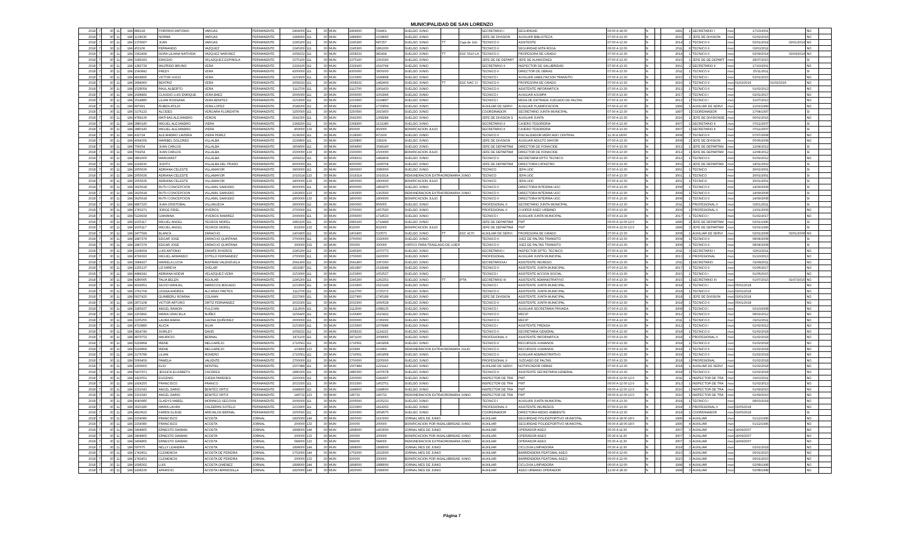MUNICIPALIDAD DE SAN LORENZO
| 2018 | 7 | 30 | 11 | 184 | 886218 | PORFIRIO ANTONIO | VARGAS | PERMANENTE | 2464000 | 111 | 30 | MUN | 2464000 | 539401 | SUELDO JUNIO | | | SECRETARIO I | SEGURIDAD | 06:00 A 18:00 | N | | 1991 | 1 | SECRETARIO I | mun | 17/10/2001 | | NO | |
| 2018 | 7 | 30 | 11 | 184 | 1139036 | NORMA | VARGAS | PERMANENTE | 1984900 | 111 | 30 | MUN | 1984900 | 1034660 | SUELDO JUNIO | | | JEFE DE DIVISION | AUXILIAR BIBLIOTECA | 07:00 A 13:30 | N | | 2016 | 2 | JEFE DE DIVISION | mun | 01/02/2016 | | NO | |
| 2018 | 7 | 30 | 11 | 184 | 1376667 | JUAN | VARGAS | PERMANENTE | 2245200 | 111 | 30 | MUN | 2245200 | 687257 | SUELDO JUNIO | TT | Caja de Jubi | TECNICO II | ASISTENTE | 07:00 A 13:30 | N | | 2014 | 1 | TECNICO II | mun | 02/01/2014 | 02/01/2014 | NO | |
| 2018 | 7 | 30 | 11 | 184 | 453106 | FERNANDO | VAZQUEZ | PERMANENTE | 2245200 | 111 | 30 | MUN | 2245200 | 1861000 | SUELDO JUNIO | | | TECNICO II | SEGURIDAD MITA ROGA | 06:00 A 12:00 | N | | 2011 | 8 | TECNICO II | mun | 02/02/2011 | | NO | |
| 2018 | 7 | 30 | 11 | 184 | 3362499 | DORA LILIANA NATIVIDA | VAZQUEZ NARVAEZ | PERMANENTE | 1658232 | 111 | 30 | MUN | 1658232 | 983434 | SUELDO JUNIO | TT | ESC 5610 LA | TECNICO II | PROFESORA DE GRADO | 07:00 A 13:30 | N | | 2014 | 1 | TECNICO II | mun | 02/09/2014 | 02/09/2014 | NO | |
| 2018 | 7 | 30 | 11 | 184 | 3189393 | EMIGDIO | VELAZQUEZ ESPINOLA | PERMANENTE | 3375100 | 111 | 30 | MUN | 3375100 | 2301590 | SUELDO JUNIO | | | JEFE DE DE DEPART | JEFE DE ALMACENES | 07:00 A 13:30 | N | | 2015 | 1 | JEFE DE DE DEPART | mun | 28/07/2015 | | SI | |
| 2018 | 7 | 30 | 11 | 184 | 1282739 | WILFRIDO BRUNO | VERA | PERMANENTE | 2329100 | 111 | 30 | MUN | 2329100 | 1610744 | SUELDO JUNIO | | | SECRETARIO II | INSPECTOR DE SALUBRIDAD | 07:00 A 13:30 | N | | 2001 | 2 | SECRETARIO II | mun | 17/10/2001 | | NO | |
| 2018 | 7 | 30 | 11 | 184 | 1540842 | FREDY | VERA | PERMANENTE | 4300000 | 111 | 30 | MUN | 4300000 | 3605000 | SUELDO JUNIO | | | TECNICO II | DIRECTOR DE OBRAS | 07:00 A 13:30 | N | | 2011 | 1 | TECNICO II | mun | 25/11/2011 | | SI | |
| 2018 | 7 | 30 | 11 | 184 | 4818895 | VICTOR HUGO | VERA | PERMANENTE | 2153600 | 111 | 30 | MUN | 2153600 | 1646898 | SUELDO JUNIO | | | TECNICO I | AUXILIAR HABILITACION TRANSITO | 07:00 A 13:30 | N | | 2015 | 1 | TECNICO I | mun | 02/01/2015 | | NO | |
| 2018 | 7 | 30 | 11 | 184 | 2684960 | BEATRIZ | VERA | PERMANENTE | 1658232 | 111 | 30 | MUN | 1658232 | 1482409 | SUELDO JUNIO | TT | ESC NAC CI | TECNICO II | PROFESORA DE GRADO | 07:00 A 13:30 | N | | 2016 | 1 | TECNICO II | mun | 01/02/2016 | 01/02/2016 | NO | |
| 2018 | 7 | 30 | 11 | 184 | 1528054 | RAUL ALBERTO | VERA | PERMANENTE | 2112700 | 111 | 30 | MUN | 2112700 | 1901430 | SUELDO JUNIO | | | TECNICO II | ASISTENTE INFORMATICA | 07:00 A 13:30 | N | | 2013 | 1 | TECNICO II | mun | 01/02/2013 | | NO | |
| 2018 | 7 | 30 | 11 | 184 | 1698482 | CLAUDIO LUIS ENRIQUE | VERA BAEZ | PERMANENTE | 2006000 | 111 | 30 | MUN | 2006000 | 1002996 | SUELDO JUNIO | | | TECNICO I | AUXILIAR AJUMPA | 07:00 A 13:30 | N | | 2017 | 3 | TECNICO I | mun | 02/01/2017 | | NO | |
| 2018 | 7 | 30 | 11 | 184 | 3514885 | LILIAN ROSSANA | VERA BENITEZ | PERMANENTE | 2153600 | 111 | 30 | MUN | 2153600 | 1024897 | SUELDO JUNIO | | | TECNICO I | MESA DE ENTRADA JUZGADO DE FALTAS | 07:00 A 13:30 | N | | 2013 | 1 | TECNICO I | mun | 31/07/2013 | | NO | |
| 2018 | 7 | 30 | 11 | 184 | 897991 | RUBEN ATILIO | VERA LOPEZ | PERMANENTE | 2548200 | 111 | 30 | MUN | 2548200 | 1735859 | SUELDO JUNIO | | | AUXILIAR DE SERVI | AUXILIAR PLANIFICACION | 07:00 A 13:30 | N | | 1999 | 1 | AUXILIAR DE SERVI | mun | 21/01/1999 | | NO | |
| 2018 | 7 | 30 | 11 | 184 | 3176133 | ALCIDES | VERGARA FLORENTIN | PERMANENTE | 3250500 | 111 | 30 | MUN | 3250500 | 2915450 | SUELDO JUNIO | | | COORDINADOR | SECRETARIO JUNTA MUNICIPAL | 07:00 A 13:30 | N | | 1997 | 1 | COORDINADOR | mun | 17/04/1997 | | SI | |
| 2018 | 7 | 30 | 11 | 184 | 4789136 | MATHIAS ALEJANDRO | VERON | PERMANENTE | 2041500 | 111 | 30 | MUN | 2041500 | 1268284 | SUELDO JUNIO | | | JEFE DE DIVISION S | AUXILIAR JUNTA | 07:00 A 13:30 | N | | 2016 | 1 | JEFE DE DIVISIONSE | mun | 06/01/2016 | | NO | |
| 2018 | 7 | 30 | 11 | 184 | 2880145 | MIGUEL ALEJANDRO | VIERA | PERMANENTE | 2368200 | 111 | 30 | MUN | 2368200 | 2131380 | SUELDO JUNIO | | | SECRETARIO II | CAJERO TESORERIA | 07:00 A 13:30 | N | | 2007 | 1 | SECRETARIO II | mun | 07/11/2007 | | SI | |
| 2018 | 7 | 30 | 11 | 184 | 2880145 | MIGUEL ALEJANDRO | VIERA | PERMANENTE | 450000 | 133 | 30 | MUN | 450000 | 450000 | BONIFICACION JULIO | | | SECRETARIO II | CAJERO TESORERIA | 07:00 A 13:30 | N | | 2007 | 1 | SECRETARIO II | mun | 07/11/2007 | | SI | |
| 2018 | 7 | 30 | 11 | 184 | 432724 | ALEJANDRO LAVIERA | VIERA PEREZ | PERMANENTE | 2138300 | 111 | 30 | MUN | 2138300 | 873100 | SUELDO JUNIO | | | TECNICO II | FISCALIZADOR MERCADO CENTRAL | 11:30 A 18:00 | N | | 2008 | 7 | TECNICO II | mun | 07/07/2008 | | NO | |
| 2018 | 7 | 30 | 11 | 184 | 4094359 | MARIBEL DOLORES | VILLALBA | PERMANENTE | 2226800 | 111 | 30 | MUN | 2226800 | 338109 | SUELDO JUNIO | | | JEFE DE DIVISION | AUXILIAR ADULTO MAYOR | 07:00 A 13:30 | N | | 2008 | 2 | JEFE DE DIVISION | mun | 05/06/2008 | | NO | |
| 2018 | 7 | 30 | 11 | 184 | 709254 | JUAN CARLOS | VILLALBA | PERMANENTE | 3954600 | 111 | 30 | MUN | 3954600 | 3549140 | SUELDO JUNIO | | | JEFE DE DEPARTAM | DIRECTOR DE FONACIDE | 07:00 A 13:30 | N | | 2012 | 1 | JEFE DE DEPARTAM | mun | 12/04/2012 | | SI | |
| 2018 | 7 | 30 | 11 | 184 | 709254 | JUAN CARLOS | VILLALBA | PERMANENTE | 1500000 | 133 | 30 | MUN | 1500000 | 1500000 | BONIFICACION JULIO | | | JEFE DE DEPARTAM | DIRECTOR DE FONACIDE | 07:00 A 13:30 | N | | 2012 | 1 | JEFE DE DEPARTAM | mun | 12/04/2012 | | SI | |
| 2018 | 7 | 30 | 11 | 184 | 3891600 | MARGARET | VILLALBA | PERMANENTE | 1658232 | 111 | 30 | MUN | 1658232 | 1482409 | SUELDO JUNIO | | | TECNICO II | SECRETARIA DPTO TECNICO | 07:00 A 13:30 | N | | 2012 | 1 | TECNICO II | mun | 01/02/2012 | | NO | |
| 2018 | 7 | 30 | 11 | 184 | 1192639 | JUDITH | VILLALBA DEL PRADO | PERMANENTE | 4000000 | 111 | 30 | MUN | 4000000 | 2299704 | SUELDO JUNIO | | | JEFE DE DEPARTAM | DIRECTORA CATASTRO | 07:00 A 13:30 | N | | 2002 | 1 | JEFE DE DEPARTAM | mun | 14/01/2002 | | SI | |
| 2018 | 7 | 30 | 11 | 184 | 2055636 | ADRIANA CELESTE | VILLAMAYOR | PERMANENTE | 3900000 | 111 | 30 | MUN | 3900000 | 3080000 | SUELDO JUNIO | | | TECNICO | JEFA UOC | 07:00 A 13:30 | N | | 2001 | 1 | TECNICO | mun | 26/01/2001 | | SI | |
| 2018 | 7 | 30 | 11 | 184 | 2055636 | ADRIANA CELESTE | VILLAMAYOR | PERMANENTE | 1019314 | 123 | 30 | MUN | 1019314 | 1019314 | REMUNERACION EXTRAORDINARIA JUNIO | | | TECNICO | JEFA UOC | 07:00 A 13:30 | N | | 2001 | 1 | TECNICO | mun | 26/01/2001 | | SI | |
| 2018 | 7 | 30 | 11 | 184 | 2055636 | ADRIANA CELESTE | VILLAMAYOR | PERMANENTE | 1800000 | 133 | 30 | MUN | 1800000 | 1800000 | BONIFICACION JULIO | | | TECNICO | JEFA UOC | 07:00 A 13:30 | N | | 2001 | 1 | TECNICO | mun | 26/01/2001 | | SI | |
| 2018 | 7 | 30 | 11 | 184 | 3625618 | RUTH CONCEPCION | VILLAMIL SAMUDIO | PERMANENTE | 4000000 | 111 | 30 | MUN | 4000000 | 1881875 | SUELDO JUNIO | | | TECNICO II | DIRECTORA INTERINA UOC | 07:00 A 13:30 | N | | 2008 | 1 | TECNICO II | mun | 14/09/2008 | | SI | |
| 2018 | 7 | 30 | 11 | 184 | 3625618 | RUTH CONCEPCION | VILLAMIL SAMUDIO | PERMANENTE | 1363650 | 123 | 30 | MUN | 1363650 | 1363560 | REMUNERACION EXTRAORDINARIA JUNIO | | | TECNICO II | DIRECTORA INTERINA UOC | 07:00 A 13:30 | N | | 2008 | 1 | TECNICO II | mun | 14/09/2008 | | SI | |
| 2018 | 7 | 30 | 11 | 184 | 3625618 | RUTH CONCEPCION | VILLAMIL SAMUDIO | PERMANENTE | 1800000 | 133 | 30 | MUN | 1800000 | 1800000 | BONIFICACION JULIO | | | TECNICO II | DIRECTORA INTERINA UOC | 07:00 A 13:30 | N | | 2008 | 1 | TECNICO II | mun | 14/09/2008 | | SI | |
| 2018 | 7 | 30 | 11 | 184 | 4867325 | JUAN CRISTOBAL | VILLANUEVA | PERMANENTE | 2900000 | 111 | 30 | MUN | 2900000 | 856055 | SUELDO JUNIO | | | PROFESIONAL II | SECRETARIO JUNTA MUNICIPAL | 07:00 A 13:30 | N | | 2011 | 1 | PROFESIONAL II | mun | 02/01/2011 | | SI | |
| 2018 | 7 | 30 | 11 | 184 | 1743271 | JORGE FIDEL | VIVEROS | PERMANENTE | 2700000 | 111 | 30 | MUN | 2700000 | 1657590 | SUELDO JUNIO | | | PROFESIONAL II | CHOFER ASEO URBANO | 07:00 A 13:30 | N | | 2009 | 1 | PROFESIONAL II | mun | 13/01/2009 | | NO | |
| 2018 | 7 | 30 | 11 | 184 | 5129934 | GIANINNA | VIVEROS RAMIREZ | PERMANENTE | 2006000 | 111 | 30 | MUN | 2006000 | 1718533 | SUELDO JUNIO | | | TECNICO I | AUXILIAR JUNTA MUNICIPAL | 07:00 A 13:30 | N | | 2017 | 1 | TECNICO I | mun | 01/02/2017 | | NO | |
| 2018 | 7 | 30 | 11 | 184 | 1635117 | MIGUEL ANGEL | YEGROS MOREL | PERMANENTE | 2983100 | 111 | 30 | MUN | 2983100 | 1719449 | SUELDO JUNIO | | | JEFE DE DEPARTAM | PMT | 06:00 A 12:00 12:0 | N | | 1996 | 2 | JEFE DE DEPARTAM | mun | 02/01/1996 | | SI | |
| 2018 | 7 | 30 | 11 | 184 | 1635117 | MIGUEL ANGEL | YEGROS MOREL | PERMANENTE | 832000 | 133 | 30 | MUN | 832000 | 832000 | BONIFICACION JULIO | | | JEFE DE DEPARTAM | PMT | 06:00 A 12:00 12:0 | N | | 1996 | 2 | JEFE DE DEPARTAM | mun | 02/01/1996 | | SI | |
| 2018 | 7 | 30 | 11 | 184 | 2477599 | BLANCA | ZARACHO | PERMANENTE | 1403400 | 111 | 30 | MUN | 1403400 | 533573 | SUELDO JUNIO | TT | ESC 4170 | AUXILIAR DE SERVI | PROFESORA DE GRADO | 07:00 A 13:30 | N | | 2008 | 1 | AUXILIAR DE SERVI | mun | 02/01/2008 | 02/01/2008 | NO | |
| 2018 | 7 | 30 | 11 | 184 | 1847274 | EDGAR JOSE | ZARACHO QUINTANA | PERMANENTE | 3700000 | 111 | 30 | MUN | 3700000 | 3320000 | SUELDO JUNIO | | | TECNICO II | JUEZ DE FALTAS TRANSITO | 07:00 A 13:30 | N | | 2008 | 1 | TECNICO II | mun | 08/04/2008 | | SI | |
| 2018 | 7 | 30 | 11 | 184 | 1847274 | EDGAR JOSE | ZARACHO QUINTANA | PERMANENTE | 300000 | 232 | 30 | MUN | 300000 | 300000 | VIATICO PARA TRASLADO DE UJIER | | | TECNICO II | JUEZ DE FALTAS TRANSITO | 07:00 A 13:30 | N | | 2008 | 1 | TECNICO II | mun | 08/04/2008 | | SI | |
| 2018 | 7 | 30 | 11 | 184 | 2104654 | LUIS ANTONIO | ZARATE RIVEROS | PERMANENTE | 2245200 | 111 | 30 | MUN | 2245200 | 1970773 | SUELDO JUNIO | | | SECRETARIO I | INSPECTOR DPTO. TECNICO | 07:00 A 13:30 | N | | 2011 | 3 | SECRETARIO I | mun | 02/02/2011 | | NO | |
| 2018 | 7 | 30 | 11 | 184 | 4799393 | MIGUEL ARMANDO | ZOTELO FERNANDEZ | PERMANENTE | 2700000 | 111 | 30 | MUN | 2700000 | 2420000 | SUELDO JUNIO | | | PROFESIONAL | AUXILIAR JUNTA MUNICIPAL | 07:00 A 13:30 | N | | 2013 | 1 | PROFESIONAL | mun | 01/10/2013 | | NO | |
| 2018 | 7 | 30 | 11 | 184 | 3984927 | MARIELA LUCIA | INSFRAN VALENZUELA | PERMANENTE | 2641400 | 111 | 30 | MUN | 2641400 | 2367260 | SUELDO JUNIO | | | SECRETARIO/A I | ASISTENTE INGRESO | 07:00 A 13:30 | N | | 2011 | 1 | SECRETARIO | mun | 01/08/2011 | | NO | |
| 2018 | 7 | 30 | 11 | 184 | 1255137 | LIZ MIREYA | OVELAR | PERMANENTE | 1821897 | 111 | 30 | MUN | 1821897 | 1518248 | SUELDO JUNIO | | | TECNICO II | ASISTENTE JUNTA MUNICIPAL | 07:00 A 13:30 | N | | 2017 | 1 | TECNICO II | mun | 01/06/2017 | | NO | |
| 2018 | 7 | 30 | 11 | 184 | 4484242 | ADRIANA NOEMI | VELAZQUEZ VERA | PERMANENTE | 2153600 | 111 | 30 | MUN | 2153600 | 1652527 | SUELDO JUNIO | | | TECNICO I | ASISTENTE ACCION SOCIAL | 07:00 A 13:30 | N | | 2015 | 1 | TECNICO I | mun | 01/06/2015 | | NO | |
| 2018 | 7 | 30 | 11 | 184 | 4280095 | TALIA BELEN | AGUILAR | PERMANENTE | 2245200 | 111 | 30 | MUN | 2245200 | 1262353 | SUELDO JUNIO | TT | IPTA | SECRETARIO III | ASISTENTE ADMINISTRATIVO | 07:00 A 13:30 | N | | 2015 | 1 | SECRETARIO III | mun | 01/07/2015 | 01/07/2015 | NO | |
| 2018 | 7 | 30 | 11 | 184 | 4029951 | SILVIO MANUEL | MARECOS BOGADO | PERMANENTE | 2153600 | 111 | 30 | MUN | 2153600 | 1615199 | SUELDO JUNIO | | | TECNICO I | ASISTENTE JUNTA MUNICIPAL | 07:00 A 13:30 | N | | 2018 | 1 | TECNICO I | mun | 05/01/2018 | | NO | |
| 2018 | 7 | 30 | 11 | 184 | 3761704 | LEISSA ANDREA | ALCARAZ FRETES | PERMANENTE | 2112700 | 111 | 30 | MUN | 2112700 | 1725372 | SUELDO JUNIO | | | TECNICO II | ASISTENTE JUNTA MUNICIPAL | 07:00 A 13:30 | N | | 2018 | 1 | TECNICO II | mun | 02/01/2018 | | NO | |
| 2018 | 7 | 30 | 11 | 184 | 6637420 | QUIMBERLI ROMINA | COLMAN | PERMANENTE | 2227900 | 111 | 30 | MUN | 2227900 | 1745189 | SUELDO JUNIO | | | JEFE DE DIVISION | ASISTENTE JUNTA MUNICIPAL | 07:00 A 13:30 | N | | 2018 | 1 | JEFE DE DIVISION | mun | 02/01/2018 | | NO | |
| 2018 | 7 | 30 | 11 | 184 | 2873108 | VICTOR ARTURO | ORTIZ FERNANDEZ | PERMANENTE | 2033300 | 111 | 30 | MUN | 2033300 | 1660528 | SUELDO JUNIO | | | TECNICO II | ASISTENTE JUNTA MUNICIPAL | 07:00 A 13:30 | N | | 2018 | 1 | TECNICO II | mun | 05/01/2018 | | NO | |
| 2018 | 7 | 30 | 11 | 184 | 3185937 | ANGEL RAMON | FULCHINI | PERMANENTE | 2112600 | 111 | 30 | MUN | 2112600 | 1088135 | SUELDO JUNIO | | | TECNICO I | AUXILIAR SECRETARIA PRIVADA | 07:00 A 13:30 | N | | 2008 | 1 | TECNICO I | mun | 02/10/2008 | | NO | |
| 2018 | 7 | 30 | 11 | 184 | 2203892 | MARIA GRACIELA | NUÑEZ | PERMANENTE | 3156400 | 111 | 30 | MUN | 3156400 | 1615422 | SUELDO JUNIO | | | TECNICO II | MECIP | 07:00 A 13:30 | N | | 2012 | 1 | TECNICO II | mun | 08/02/2012 | | NO | |
| 2018 | 7 | 30 | 11 | 184 | 3235255 | LAURA MARIA | GAONA QUIÑONEZ | PERMANENTE | 3000000 | 111 | 30 | MUN | 3000000 | 1745000 | SUELDO JUNIO | | | TECNICO II | MECIP | 07:00 A 13:30 | N | | 2011 | 1 | TECNICO II | mun | 01/02/2011 | | NO | |
| 2018 | 7 | 30 | 11 | 184 | 4710880 | ALICIA | SILVA | PERMANENTE | 2153600 | 111 | 30 | MUN | 2153600 | 1676986 | SUELDO JUNIO | | | TECNICO I | ASISTENTE PRENSA | 07:00 A 13:30 | N | | 2012 | 1 | TECNICO I | mun | 01/02/2012 | | NO | |
| 2018 | 7 | 30 | 11 | 184 | 3814749 | SHIRLEY | DAVID | PERMANENTE | 1658232 | 111 | 30 | MUN | 1658232 | 1124223 | SUELDO JUNIO | | | TECNICO II | SECRETARIA GENERAL | 07:00 A 13:30 | N | | 2018 | 1 | TECNICO II | mun | 01/02/2018 | | NO | |
| 2018 | 7 | 30 | 11 | 184 | 4879752 | MAURICIO | BERNAL | PERMANENTE | 2471100 | 111 | 30 | MUN | 2471100 | 2008065 | SUELDO JUNIO | | | PROFESIONAL II | ASISTENTE INFORMATICA | 07:00 A 13:30 | N | | 2018 | 1 | PROFESIONAL II | mun | 01/02/2018 | | NO | |
| 2018 | 7 | 30 | 11 | 184 | 6229864 | IRENE | MELGAREJO | PERMANENTE | 1716561 | 111 | 30 | MUN | 1716561 | 1401858 | SUELDO JUNIO | | | TECNICO II | RECURSOS HUMANOS | 07:00 A 13:30 | N | | 2018 | 1 | TECNICO II | mun | 01/02/2018 | | NO | |
| 2018 | 7 | 30 | 11 | 184 | 6229864 | IRENE | MELGAREJO | PERMANENTE | 103969 | 123 | 30 | MUN | 103969 | 103969 | REMUNERACION EXTRAORDINARIA JULIO | | | TECNICO II | RECURSOS HUMANOS | 07:00 A 13:30 | N | | 2018 | 1 | TECNICO II | mun | 01/02/2018 | | NO | |
| 2018 | 7 | 30 | 11 | 184 | 2176789 | LILIAN | ROMERO | PERMANENTE | 1716561 | 111 | 30 | MUN | 1716561 | 1401858 | SUELDO JUNIO | | | TECNICO II | AUXILIAR ADMINISTRATIVO | 07:00 A 13:30 | N | | 2018 | 1 | TECNICO II | mun | 01/02/2018 | | NO | |
| 2018 | 7 | 30 | 11 | 184 | 5069459 | PAMELA | VALIENTE | PERMANENTE | 2700000 | 111 | 30 | MUN | 2700000 | 2205000 | SUELDO JUNIO | | | PROFESIONAL II | JUZGADO DE FALTAS | 07:00 A 13:30 | N | | 2018 | 1 | PROFESIONAL | mun | 01/02/2018 | | NO | |
| 2018 | 7 | 30 | 11 | 184 | 2200903 | ELIO | MONTIEL | PERMANENTE | 1507484 | 111 | 30 | MUN | 1507484 | 1221112 | SUELDO JUNIO | | | AUXILIAR DE SERVI | NOTIFICADOR OBRAS | 07:00 A 13:30 | N | | 2018 | 1 | AUXILIAR DE SERVI | mun | 01/02/2018 | | NO | |
| 2018 | 7 | 30 | 11 | 184 | 5437971 | JESSICA ELIZABETH | CACERES | PERMANENTE | 1880300 | 111 | 30 | MUN | 1880300 | 1470578 | SUELDO JUNIO | | | TECNICO II | ASISTENTE SECRETARIA GENERAL | 07:00 A 13:30 | N | | 2018 | 1 | TECNICO II | mun | 01/02/2018 | | NO | |
| 2018 | 7 | 30 | 11 | 184 | 1422551 | EUGENIO | OJEDA PAREDES | PERMANENTE | 2200000 | 111 | 30 | MUN | 2200000 | 1942907 | SUELDO JUNIO | | | INSPECTOR DE TRA | PMT | 06:00 A 12:00 12:0 | N | | 2011 | 1 | INSPECTOR DE TRA | mun | 01/02/2011 | | NO | |
| 2018 | 7 | 30 | 11 | 184 | 1924255 | FRANCISCO | FRANCO | PERMANENTE | 2033300 | 111 | 30 | MUN | 2033300 | 1452751 | SUELDO JUNIO | | | INSPECTOR DE TRA | PMT | 06:00 A 12:00 12:0 | N | | 2013 | 1 | INSPECTOR DE TRA | mun | 01/02/2013 | | NO | |
| 2018 | 7 | 30 | 11 | 184 | 2331543 | ANGEL DARIO | BENITEZ ORTIZ | PERMANENTE | 1948600 | 111 | 30 | MUN | 1948600 | 1948600 | SUELDO JUNIO | | | INSPECTOR DE TRA | PMT | 06:00 A 12:00 12:0 | N | | 2010 | 1 | INSPECTOR DE TRA | mun | 01/09/2010 | | NO | |
| 2018 | 7 | 30 | 11 | 184 | 2331543 | ANGEL DARIO | BENITEZ ORTIZ | PERMANENTE | 146732 | 123 | 30 | MUN | 146732 | 146732 | REMUNERACION EXTRAORDINARIA JUNIO | | | INSPECTOR DE TRA | PMT | 06:00 A 12:00 12:0 | N | | 2010 | 1 | INSPECTOR DE TRA | mun | 01/09/2010 | | NO | |
| 2018 | 7 | 30 | 11 | 184 | 4040985 | GLADYS MABEL | MORINIGO SEGOVIA | PERMANENTE | 2006000 | 111 | 30 | MUN | 2006000 | 1635233 | SUELDO JUNIO | | | TECNICO I | AUXILIAR JUNTA MUNICIPAL | 07:00 A 13:30 | N | | 2018 | 1 | TECNICO I | mun | 08/03/2018 | | NO | |
| 2018 | 7 | 30 | 11 | 184 | 3620180 | MARIA LAURA | CALDERINI SOTELO | PERMANENTE | 2233900 | 111 | 30 | MUN | 2233900 | 1814352 | SUELDO JUNIO | | | PROFESIONAL II | ASISTENTE INGRESOS | 07:00 A 13:30 | N | | 2018 | 1 | PROFESIONAL II | mun | 02/05/2018 | | NO | |
| 2018 | 7 | 30 | 11 | 184 | 4810622 | KAREN ELISSE | AREVALOS BERNAL | PERMANENTE | 3250500 | 111 | 30 | MUN | 3250500 | 2654575 | SUELDO JUNIO | | | COORDINADOR | DIRECTORA MEDIO AMBIENTE | 07:00 A 13:30 | N | | 2018 | 1 | COORDINADOR | mun | 02/05/2018 | | SI | |
| 2018 | 7 | 30 | 11 | 184 | 2154080 | FRANCISCO | ACOSTA | JORNAL | 1825000 | 144 | 30 | MUN | 1825000 | 1615000 | JORNAL MES DE JUNIO | | | AUXILIAR | SEGURIDAD POLIDEPORTIVO MUNICIPAL | 06:00 A 18:00 18:0 | N | | 1996 | 4 | AUXILIAR | mun | 01/12/1996 | | NO | |
| 2018 | 7 | 30 | 11 | 184 | 2154080 | FRANCISCO | ACOSTA | JORNAL | 200000 | 133 | 30 | MUN | 200000 | 200000 | BONIFICACION POR INSALUBRIDAD JUNIO | | | AUXILIAR | SEGURIDAD POLIDEPORTIVO MUNICIPAL | 06:00 A 18:00 18:0 | N | | 1996 | 4 | AUXILIAR | mun | 01/12/1996 | | NO | |
| 2018 | 7 | 30 | 11 | 184 | 3404865 | ERNESTO DAMIAN | ACOSTA | JORNAL | 1898000 | 144 | 30 | MUN | 1898000 | 1403000 | JORNAL MES DE JUNIO | | | AUXILIAR | OPERADOR ASEO | 05:30 A 11:30 | N | | 2007 | 3 | AUXILIAR | mun | 14/09/2007 | | NO | |
| 2018 | 7 | 30 | 11 | 184 | 3404865 | ERNESTO DAMIAN | ACOSTA | JORNAL | 200000 | 133 | 30 | MUN | 200000 | 200000 | BONIFICACION POR INSALUBRIDAD JUNIO | | | AUXILIAR | OPERADOR ASEO | 05:30 A 11:30 | N | | 2007 | 3 | AUXILIAR | mun | 14/09/2007 | | NO | |
| 2018 | 7 | 30 | 11 | 184 | 3404865 | ERNESTO DAMIAN | ACOSTA | JORNAL | 584000 | 123 | 30 | MUN | 584000 | 584000 | REMUNERACION EXTRAORDINARIA JUNIO | | | AUXILIAR | OPERADOR ASEO | 05:30 A 11:30 | N | | 2007 | 3 | AUXILIAR | mun | 14/09/2007 | | NO | |
| 2018 | 7 | 30 | 11 | 184 | 597675 | NELLY LEANDRA | ACOSTA | JORNAL | 1898000 | 144 | 30 | MUN | 1898000 | 1898000 | JORNAL MES DE JUNIO | | | AUXILIAR | CICLOVIA LIMPIADORA | 05:30 A 11:30 | N | | 2018 | 2 | AUXILIAR | mun | 02/01/2018 | | NO | |
| 2018 | 7 | 30 | 11 | 184 | 1742451 | CLEMENCIA | ACOSTA DE PEREIRA | JORNAL | 1752000 | 144 | 30 | MUN | 1752000 | 1622000 | JORNAL MES DE JUNIO | | | AUXILIAR | BARRENDERA PEATONAL ASEO | 06:00 A 12:00 | N | | 2015 | 3 | AUXILIAR | mun | 06/01/2015 | | NO | |
| 2018 | 7 | 30 | 11 | 184 | 1742451 | CLEMENCIA | ACOSTA DE PEREIRA | JORNAL | 200000 | 133 | 30 | MUN | 200000 | 200000 | BONIFICACION POR INSALUBRIDAD JUNIO | | | AUXILIAR | BARRENDERA PEATONAL ASEO | 06:00 A 12:00 | N | | 2015 | 3 | AUXILIAR | mun | 06/01/2015 | | NO | |
| 2018 | 7 | 30 | 11 | 184 | 1698362 | LUIS | ACOSTA GIMENEZ | JORNAL | 1898000 | 144 | 30 | MUN | 1898000 | 1888000 | JORNAL MES DE JUNIO | | | AUXILIAR | CICLOVIA LIMPIADORA | 06:00 A 12:00 | N | | 1998 | 4 | AUXILIAR | mun | 02/08/1998 | | NO | |
| 2018 | 7 | 30 | 11 | 184 | 1438236 | APARICIO | ACOSTA HERMOSILLA | JORNAL | 1825000 | 144 | 30 | MUN | 1825000 | 1589000 | JORNAL MES DE JUNIO | | | AUXILIAR | ASEO URBANO OPERADOR | 12:30 A 18:30 | N | | 1998 | 3 | AUXILIAR | mun | 02/08/1998 | | NO | |
Página 7